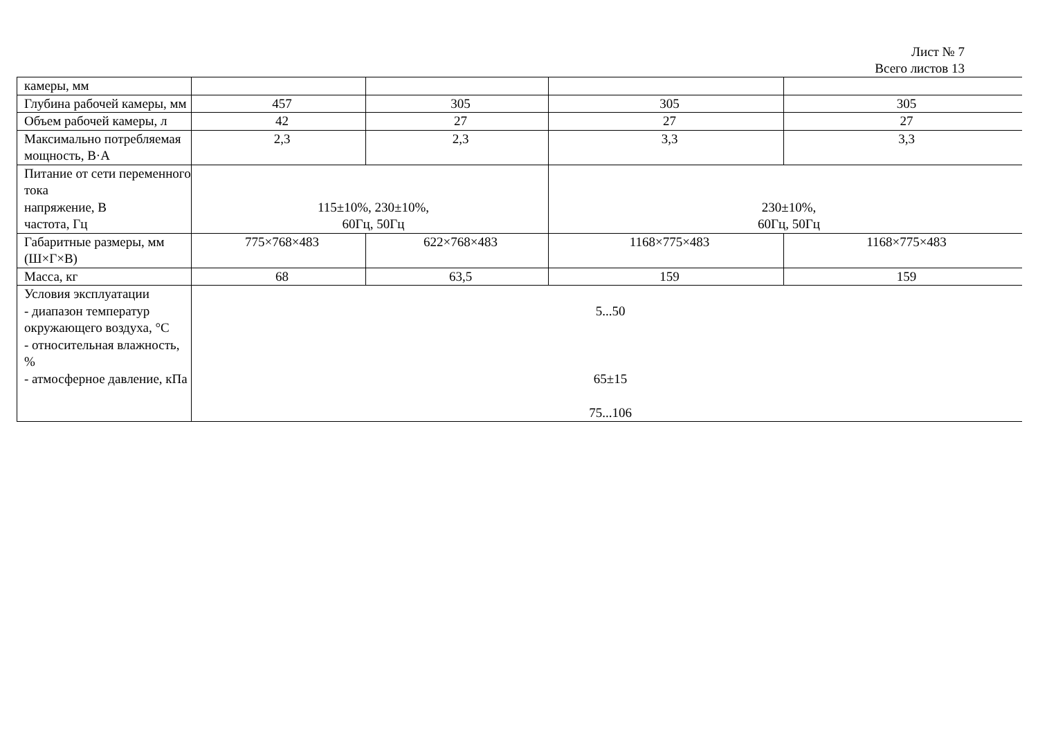Лист № 7
Всего листов 13
| камеры, мм | | | | |
| Глубина рабочей камеры, мм | 457 | 305 | 305 | 305 |
| Объем рабочей камеры, л | 42 | 27 | 27 | 27 |
| Максимально потребляемая мощность, В·А | 2,3 | 2,3 | 3,3 | 3,3 |
| Питание от сети переменного тока напряжение, В частота, Гц | 115±10%, 230±10%, 60Гц, 50Гц | | 230±10%, 60Гц, 50Гц | |
| Габаритные размеры, мм (Ш×Г×В) | 775×768×483 | 622×768×483 | 1168×775×483 | 1168×775×483 |
| Масса, кг | 68 | 63,5 | 159 | 159 |
| Условия эксплуатации - диапазон температур окружающего воздуха, °С - относительная влажность, % - атмосферное давление, кПа | 5...50 65±15 75...106 | | | |